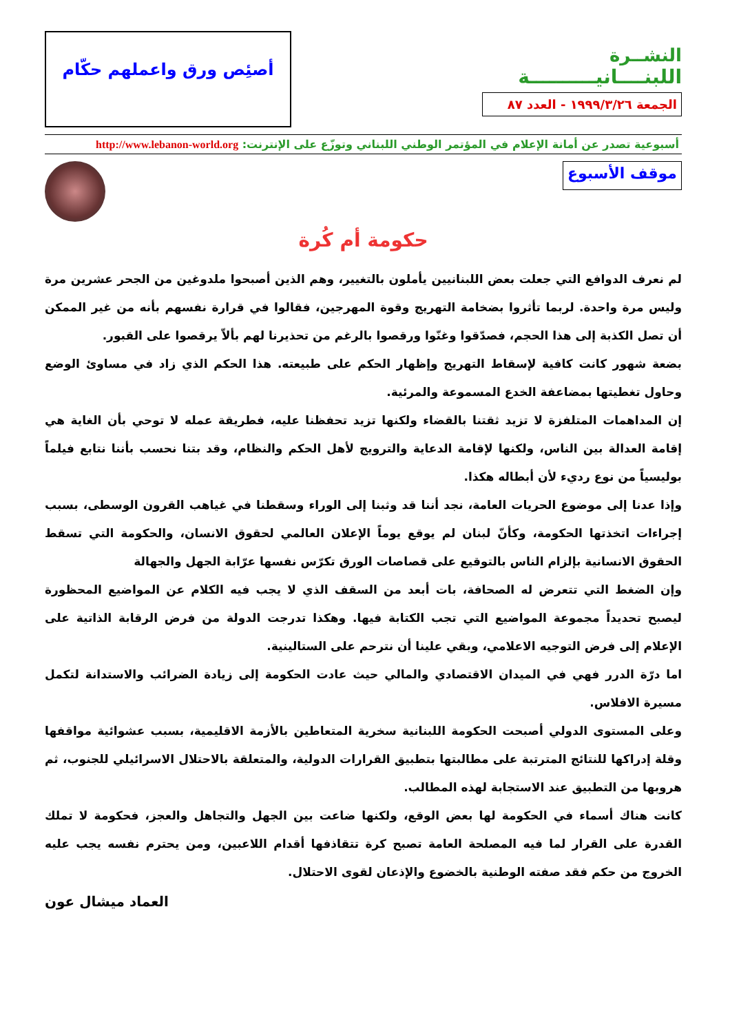النشــرة
اللبنــــانيــــــــــة
الجمعة ١٩٩٩/٣/٢٦ - العدد ٨٧
أصئِص ورق واعملهم حكّام
أسبوعية تصدر عن أمانة الإعلام في المؤتمر الوطني اللبناني وتوزّع على الإنترنت: http://www.lebanon-world.org
موقف الأسبوع
حكومة أم كُرة
لم نعرف الدوافع التي جعلت بعض اللبنانيين يأملون بالتغيير، وهم الذين أصبحوا ملدوغين من الجحر عشرين مرة وليس مرة واحدة. لربما تأثروا بضخامة التهريج وقوة المهرجين، فقالوا في قرارة نفسهم بأنه من غير الممكن أن تصل الكذبة إلى هذا الحجم، فصدّقوا وغنّوا ورقصوا بالرغم من تحذيرنا لهم بألاّ يرقصوا على القبور.
بضعة شهور كانت كافية لإسقاط التهريج وإظهار الحكم على طبيعته. هذا الحكم الذي زاد في مساوئ الوضع وحاول تغطيتها بمضاعفة الخدع المسموعة والمرئية.
إن المداهمات المتلفزة لا تزيد ثقتنا بالقضاء ولكنها تزيد تحفظنا عليه، فطريقة عمله لا توحي بأن الغاية هي إقامة العدالة بين الناس، ولكنها لإقامة الدعاية والترويج لأهل الحكم والنظام، وقد بتنا نحسب بأننا نتابع فيلماً بوليسياً من نوع رديء لأن أبطاله هكذا.
وإذا عدنا إلى موضوع الحريات العامة، نجد أننا قد وثبنا إلى الوراء وسقطنا في غياهب القرون الوسطى، بسبب إجراءات اتخذتها الحكومة، وكأنّ لبنان لم يوقع يوماً الإعلان العالمي لحقوق الانسان، والحكومة التي تسقط الحقوق الانسانية بإلزام الناس بالتوقيع على قصاصات الورق تكرّس نفسها عرّابة الجهل والجهالة
وإن الضغط التي تتعرض له الصحافة، بات أبعد من السقف الذي لا يجب فيه الكلام عن المواضيع المحظورة ليصبح تحديداً مجموعة المواضيع التي تجب الكتابة فيها. وهكذا تدرجت الدولة من فرض الرقابة الذاتية على الإعلام إلى فرض التوجيه الاعلامي، وبقي علينا أن نترحم على الستالينية.
اما درّة الدرر فهي في الميدان الاقتصادي والمالي حيث عادت الحكومة إلى زيادة الضرائب والاستدانة لتكمل مسيرة الافلاس.
وعلى المستوى الدولي أصبحت الحكومة اللبنانية سخرية المتعاطين بالأزمة الاقليمية، بسبب عشوائية مواقفها وقلة إدراكها للنتائج المترتبة على مطالبتها بتطبيق القرارات الدولية، والمتعلقة بالاحتلال الاسرائيلي للجنوب، ثم هروبها من التطبيق عند الاستجابة لهذه المطالب.
كانت هناك أسماء في الحكومة لها بعض الوقع، ولكنها ضاعت بين الجهل والتجاهل والعجز، فحكومة لا تملك القدرة على القرار لما فيه المصلحة العامة تصبح كرة تتقاذفها أقدام اللاعبين، ومن يحترم نفسه يجب عليه الخروج من حكم فقد صفته الوطنية بالخضوع والإذعان لقوى الاحتلال.
العماد ميشال عون